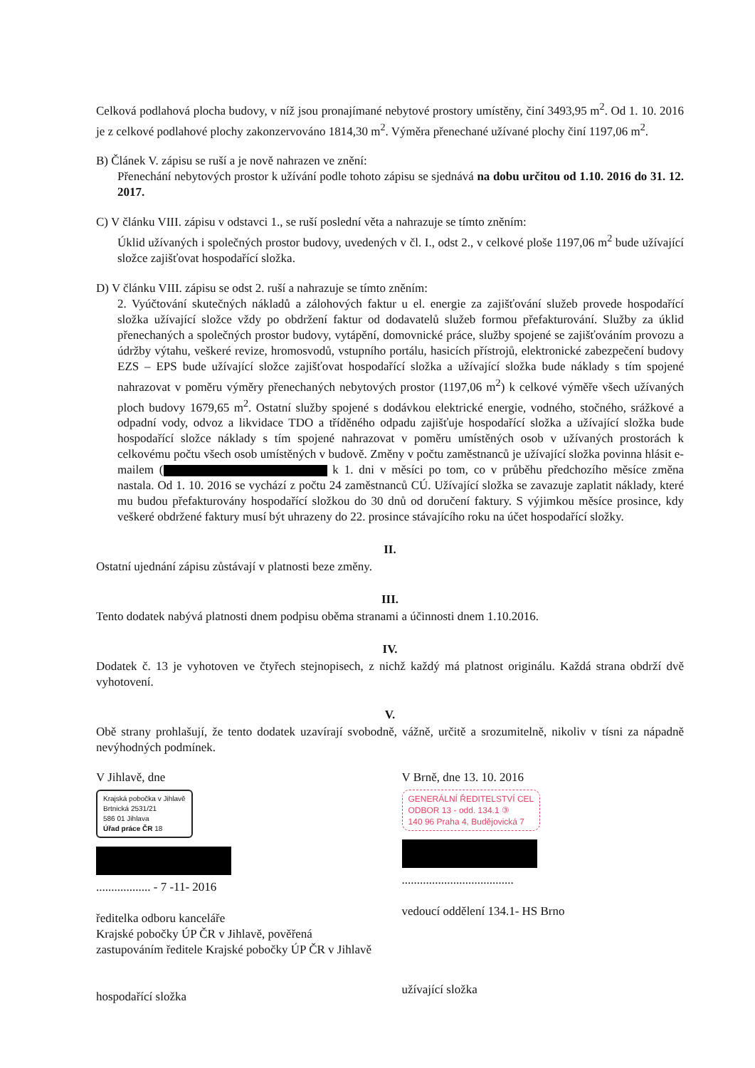Celková podlahová plocha budovy, v níž jsou pronajímané nebytové prostory umístěny, činí 3493,95 m<sup>2</sup>. Od 1. 10. 2016 je z celkové podlahové plochy zakonzervováno 1814,30 m<sup>2</sup>. Výměra přenechané užívané plochy činí 1197,06 m<sup>2</sup>.
B) Článek V. zápisu se ruší a je nově nahrazen ve znění:
Přenechání nebytových prostor k užívání podle tohoto zápisu se sjednává na dobu určitou od 1.10. 2016 do 31. 12. 2017.
C) V článku VIII. zápisu v odstavci 1., se ruší poslední věta a nahrazuje se tímto zněním:
Úklid užívaných i společných prostor budovy, uvedených v čl. I., odst 2., v celkové ploše 1197,06 m<sup>2</sup> bude užívající složce zajišťovat hospodařící složka.
D) V článku VIII. zápisu se odst 2. ruší a nahrazuje se tímto zněním:
2. Vyúčtování skutečných nákladů a zálohových faktur u el. energie za zajišťování služeb provede hospodařící složka užívající složce vždy po obdržení faktur od dodavatelů služeb formou přefakturování. Služby za úklid přenechaných a společných prostor budovy, vytápění, domovnické práce, služby spojené se zajišťováním provozu a údržby výtahu, veškeré revize, hromosvodů, vstupního portálu, hasicích přístrojů, elektronické zabezpečení budovy EZS – EPS bude užívající složce zajišťovat hospodařící složka a užívající složka bude náklady s tím spojené nahrazovat v poměru výměry přenechaných nebytových prostor (1197,06 m<sup>2</sup>) k celkové výměře všech užívaných ploch budovy 1679,65 m<sup>2</sup>. Ostatní služby spojené s dodávkou elektrické energie, vodného, stočného, srážkové a odpadní vody, odvoz a likvidace TDO a tříděného odpadu zajišťuje hospodařící složka a užívající složka bude hospodařící složce náklady s tím spojené nahrazovat v poměru umístěných osob v užívaných prostorách k celkovému počtu všech osob umístěných v budově. Změny v počtu zaměstnanců je užívající složka povinna hlásit e-mailem ( k 1. dni v měsíci po tom, co v průběhu předchozího měsíce změna nastala. Od 1. 10. 2016 se vychází z počtu 24 zaměstnanců CÚ. Užívající složka se zavazuje zaplatit náklady, které mu budou přefakturovány hospodařící složkou do 30 dnů od doručení faktury. S výjimkou měsíce prosince, kdy veškeré obdržené faktury musí být uhrazeny do 22. prosince stávajícího roku na účet hospodařící složky.
II.
Ostatní ujednání zápisu zůstávají v platnosti beze změny.
III.
Tento dodatek nabývá platnosti dnem podpisu oběma stranami a účinnosti dnem 1.10.2016.
IV.
Dodatek č. 13 je vyhotoven ve čtyřech stejnopisech, z nichž každý má platnost originálu. Každá strana obdrží dvě vyhotovení.
V.
Obě strany prohlašují, že tento dodatek uzavírají svobodně, vážně, určitě a srozumitelně, nikoliv v tísni za nápadně nevýhodných podmínek.
V Jihlavě, dne
Krajská pobočka v Jihlavě
Brtnická 2531/21
586 01 Jihlava
Úřad práce ČR 18
.................. - 7 -11- 2016
ředitelka odboru kanceláře
Krajské pobočky ÚP ČR v Jihlavě, pověřená
zastupováním ředitele Krajské pobočky ÚP ČR v Jihlavě
hospodařící složka
V Brně, dne 13. 10. 2016
GENERÁLNÍ ŘEDITELSTVÍ CEL
ODBOR 13 - odd. 134.1 ③
140 96 Praha 4, Budějovická 7
.....................................
vedoucí oddělení 134.1- HS Brno
užívající složka